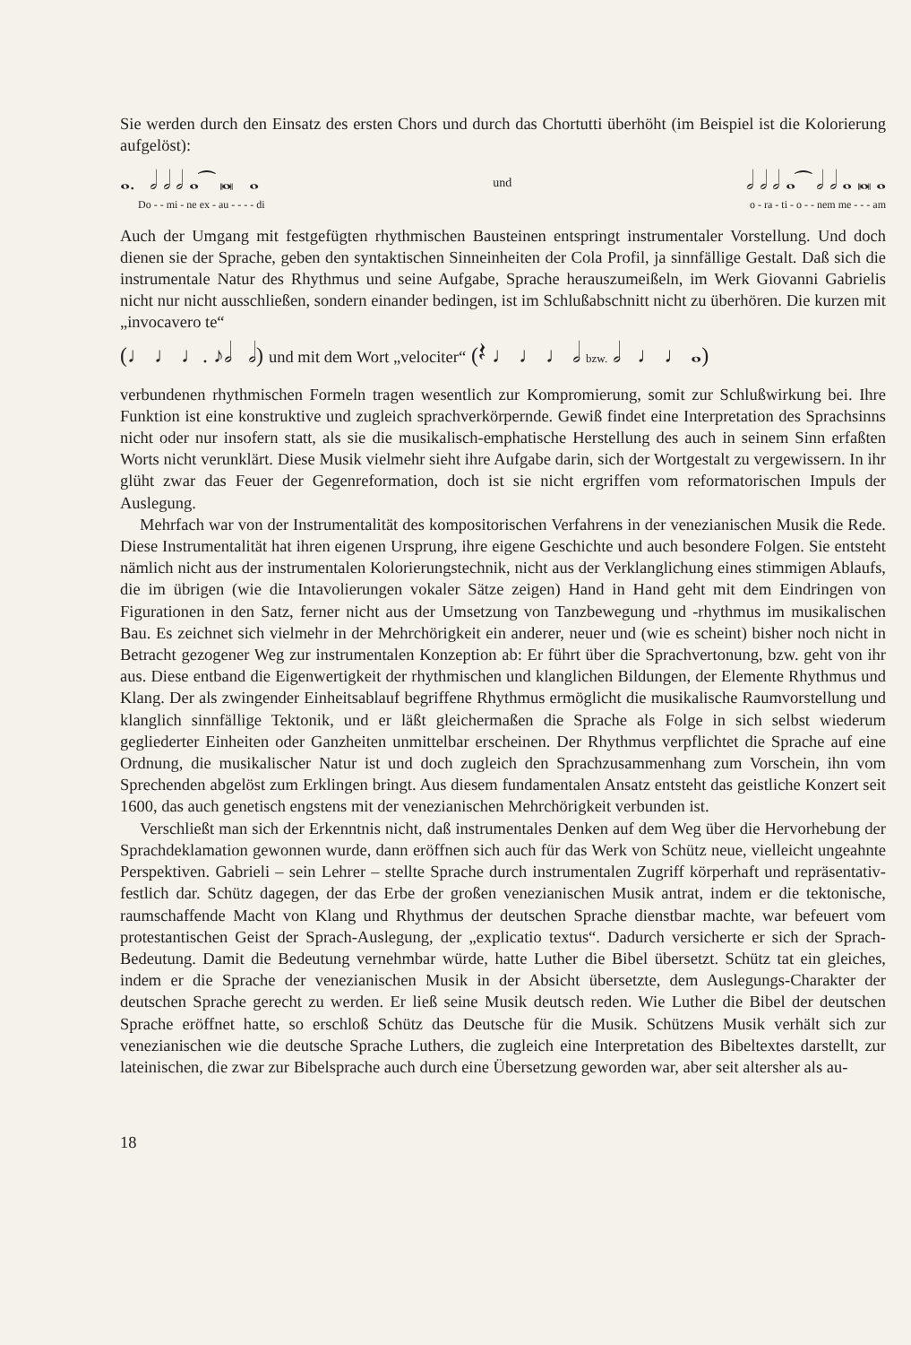Sie werden durch den Einsatz des ersten Chors und durch das Chortutti überhöht (im Beispiel ist die Kolorierung aufgelöst):
𝅝. 𝅗𝅥 𝅗𝅥 𝅗𝅥 𝅝⁀ 𝅜 𝅝 und 𝅗𝅥 𝅗𝅥 𝅗𝅥 𝅝⁀ 𝅗𝅥 𝅗𝅥 𝅝 𝅜 𝅝
Do - - mi - ne ex - au - - - - di o - ra - ti - o - - nem me - - - am
Auch der Umgang mit festgefügten rhythmischen Bausteinen entspringt instrumentaler Vorstellung. Und doch dienen sie der Sprache, geben den syntaktischen Sinneinheiten der Cola Profil, ja sinnfällige Gestalt. Daß sich die instrumentale Natur des Rhythmus und seine Aufgabe, Sprache herauszumeißeln, im Werk Giovanni Gabrielis nicht nur nicht ausschließen, sondern einander bedingen, ist im Schlußabschnitt nicht zu überhören. Die kurzen mit „invocavero te“
(♩ ♩ ♩. ♪𝅗𝅥 𝅗𝅥) und mit dem Wort „velociter“ (𝄽 ♩ ♩ ♩ 𝅗𝅥 bzw. 𝅗𝅥 ♩ ♩ 𝅝)
verbundenen rhythmischen Formeln tragen wesentlich zur Kompromierung, somit zur Schlußwirkung bei. Ihre Funktion ist eine konstruktive und zugleich sprachverkörpernde. Gewiß findet eine Interpretation des Sprachsinns nicht oder nur insofern statt, als sie die musikalisch-emphatische Herstellung des auch in seinem Sinn erfaßten Worts nicht verunklärt. Diese Musik vielmehr sieht ihre Aufgabe darin, sich der Wortgestalt zu vergewissern. In ihr glüht zwar das Feuer der Gegenreformation, doch ist sie nicht ergriffen vom reformatorischen Impuls der Auslegung.
Mehrfach war von der Instrumentalität des kompositorischen Verfahrens in der venezianischen Musik die Rede. Diese Instrumentalität hat ihren eigenen Ursprung, ihre eigene Geschichte und auch besondere Folgen. Sie entsteht nämlich nicht aus der instrumentalen Kolorierungstechnik, nicht aus der Verklanglichung eines stimmigen Ablaufs, die im übrigen (wie die Intavolierungen vokaler Sätze zeigen) Hand in Hand geht mit dem Eindringen von Figurationen in den Satz, ferner nicht aus der Umsetzung von Tanzbewegung und -rhythmus im musikalischen Bau. Es zeichnet sich vielmehr in der Mehrchörigkeit ein anderer, neuer und (wie es scheint) bisher noch nicht in Betracht gezogener Weg zur instrumentalen Konzeption ab: Er führt über die Sprachvertonung, bzw. geht von ihr aus. Diese entband die Eigenwertigkeit der rhythmischen und klanglichen Bildungen, der Elemente Rhythmus und Klang. Der als zwingender Einheitsablauf begriffene Rhythmus ermöglicht die musikalische Raumvorstellung und klanglich sinnfällige Tektonik, und er läßt gleichermaßen die Sprache als Folge in sich selbst wiederum gegliederter Einheiten oder Ganzheiten unmittelbar erscheinen. Der Rhythmus verpflichtet die Sprache auf eine Ordnung, die musikalischer Natur ist und doch zugleich den Sprachzusammenhang zum Vorschein, ihn vom Sprechenden abgelöst zum Erklingen bringt. Aus diesem fundamentalen Ansatz entsteht das geistliche Konzert seit 1600, das auch genetisch engstens mit der venezianischen Mehrchörigkeit verbunden ist.
Verschließt man sich der Erkenntnis nicht, daß instrumentales Denken auf dem Weg über die Hervorhebung der Sprachdeklamation gewonnen wurde, dann eröffnen sich auch für das Werk von Schütz neue, vielleicht ungeahnte Perspektiven. Gabrieli – sein Lehrer – stellte Sprache durch instrumentalen Zugriff körperhaft und repräsentativ-festlich dar. Schütz dagegen, der das Erbe der großen venezianischen Musik antrat, indem er die tektonische, raumschaffende Macht von Klang und Rhythmus der deutschen Sprache dienstbar machte, war befeuert vom protestantischen Geist der Sprach-Auslegung, der „explicatio textus“. Dadurch versicherte er sich der Sprach-Bedeutung. Damit die Bedeutung vernehmbar würde, hatte Luther die Bibel übersetzt. Schütz tat ein gleiches, indem er die Sprache der venezianischen Musik in der Absicht übersetzte, dem Auslegungs-Charakter der deutschen Sprache gerecht zu werden. Er ließ seine Musik deutsch reden. Wie Luther die Bibel der deutschen Sprache eröffnet hatte, so erschloß Schütz das Deutsche für die Musik. Schützens Musik verhält sich zur venezianischen wie die deutsche Sprache Luthers, die zugleich eine Interpretation des Bibeltextes darstellt, zur lateinischen, die zwar zur Bibelsprache auch durch eine Übersetzung geworden war, aber seit altersher als au-
18